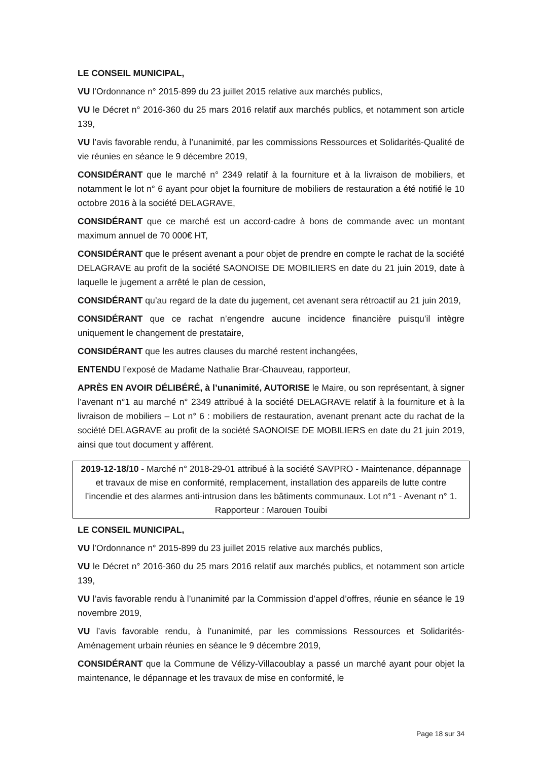LE CONSEIL MUNICIPAL,
VU l’Ordonnance n° 2015-899 du 23 juillet 2015 relative aux marchés publics,
VU le Décret n° 2016-360 du 25 mars 2016 relatif aux marchés publics, et notamment son article 139,
VU l’avis favorable rendu, à l’unanimité, par les commissions Ressources et Solidarités-Qualité de vie réunies en séance le 9 décembre 2019,
CONSIDÉRANT que le marché n° 2349 relatif à la fourniture et à la livraison de mobiliers, et notamment le lot n° 6 ayant pour objet la fourniture de mobiliers de restauration a été notifié le 10 octobre 2016 à la société DELAGRAVE,
CONSIDÉRANT que ce marché est un accord-cadre à bons de commande avec un montant maximum annuel de 70 000€ HT,
CONSIDÉRANT que le présent avenant a pour objet de prendre en compte le rachat de la société DELAGRAVE au profit de la société SAONOISE DE MOBILIERS en date du 21 juin 2019, date à laquelle le jugement a arrêté le plan de cession,
CONSIDÉRANT qu’au regard de la date du jugement, cet avenant sera rétroactif au 21 juin 2019,
CONSIDÉRANT que ce rachat n’engendre aucune incidence financière puisqu’il intègre uniquement le changement de prestataire,
CONSIDÉRANT que les autres clauses du marché restent inchangées,
ENTENDU l’exposé de Madame Nathalie Brar-Chauveau, rapporteur,
APRÈS EN AVOIR DÉLIBÉRÉ, à l’unanimité, AUTORISE le Maire, ou son représentant, à signer l’avenant n°1 au marché n° 2349 attribué à la société DELAGRAVE relatif à la fourniture et à la livraison de mobiliers – Lot n° 6 : mobiliers de restauration, avenant prenant acte du rachat de la société DELAGRAVE au profit de la société SAONOISE DE MOBILIERS en date du 21 juin 2019, ainsi que tout document y afférent.
2019-12-18/10 - Marché n° 2018-29-01 attribué à la société SAVPRO - Maintenance, dépannage et travaux de mise en conformité, remplacement, installation des appareils de lutte contre l’incendie et des alarmes anti-intrusion dans les bâtiments communaux. Lot n°1 - Avenant n° 1.
Rapporteur : Marouen Touibi
LE CONSEIL MUNICIPAL,
VU l’Ordonnance n° 2015-899 du 23 juillet 2015 relative aux marchés publics,
VU le Décret n° 2016-360 du 25 mars 2016 relatif aux marchés publics, et notamment son article 139,
VU l’avis favorable rendu à l’unanimité par la Commission d’appel d’offres, réunie en séance le 19 novembre 2019,
VU l’avis favorable rendu, à l’unanimité, par les commissions Ressources et Solidarités-Aménagement urbain réunies en séance le 9 décembre 2019,
CONSIDÉRANT que la Commune de Vélizy-Villacoublay a passé un marché ayant pour objet la maintenance, le dépannage et les travaux de mise en conformité, le
Page 18 sur 34